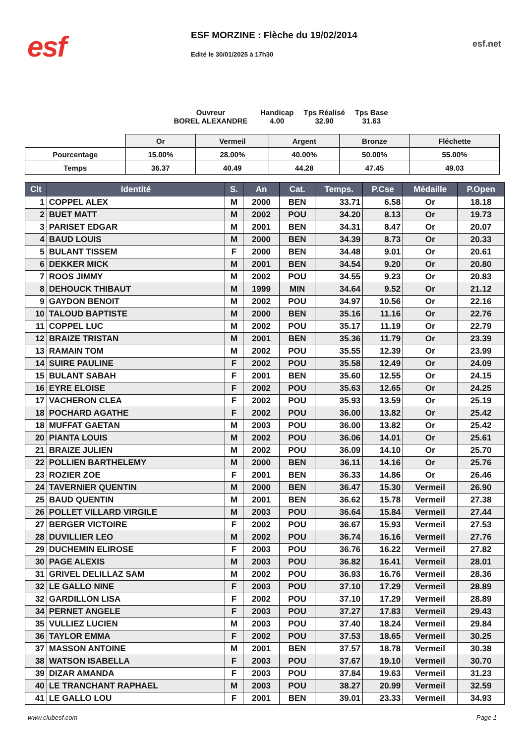esf
ESF MORZINE : Flèche du 19/02/2014
Edité le 30/01/2025 à 17h30
esf.net
Ouvreur
BOREL ALEXANDRE
Handicap
4.00
Tps Réalisé
32.90
Tps Base
31.63
| | Or | Vermeil | Argent | Bronze | Fléchette |
| Pourcentage | 15.00% | 28.00% | 40.00% | 50.00% | 55.00% |
| Temps | 36.37 | 40.49 | 44.28 | 47.45 | 49.03 |
| Clt | Identité | S. | An | Cat. | Temps. | P.Cse | Médaille | P.Open |
| --- | --- | --- | --- | --- | --- | --- | --- | --- |
| 1 | COPPEL ALEX | M | 2000 | BEN | 33.71 | 6.58 | Or | 18.18 |
| 2 | BUET MATT | M | 2002 | POU | 34.20 | 8.13 | Or | 19.73 |
| 3 | PARISET EDGAR | M | 2001 | BEN | 34.31 | 8.47 | Or | 20.07 |
| 4 | BAUD LOUIS | M | 2000 | BEN | 34.39 | 8.73 | Or | 20.33 |
| 5 | BULANT TISSEM | F | 2000 | BEN | 34.48 | 9.01 | Or | 20.61 |
| 6 | DEKKER MICK | M | 2001 | BEN | 34.54 | 9.20 | Or | 20.80 |
| 7 | ROOS JIMMY | M | 2002 | POU | 34.55 | 9.23 | Or | 20.83 |
| 8 | DEHOUCK THIBAUT | M | 1999 | MIN | 34.64 | 9.52 | Or | 21.12 |
| 9 | GAYDON BENOIT | M | 2002 | POU | 34.97 | 10.56 | Or | 22.16 |
| 10 | TALOUD BAPTISTE | M | 2000 | BEN | 35.16 | 11.16 | Or | 22.76 |
| 11 | COPPEL LUC | M | 2002 | POU | 35.17 | 11.19 | Or | 22.79 |
| 12 | BRAIZE TRISTAN | M | 2001 | BEN | 35.36 | 11.79 | Or | 23.39 |
| 13 | RAMAIN TOM | M | 2002 | POU | 35.55 | 12.39 | Or | 23.99 |
| 14 | SUIRE PAULINE | F | 2002 | POU | 35.58 | 12.49 | Or | 24.09 |
| 15 | BULANT SABAH | F | 2001 | BEN | 35.60 | 12.55 | Or | 24.15 |
| 16 | EYRE ELOISE | F | 2002 | POU | 35.63 | 12.65 | Or | 24.25 |
| 17 | VACHERON CLEA | F | 2002 | POU | 35.93 | 13.59 | Or | 25.19 |
| 18 | POCHARD AGATHE | F | 2002 | POU | 36.00 | 13.82 | Or | 25.42 |
| 18 | MUFFAT GAETAN | M | 2003 | POU | 36.00 | 13.82 | Or | 25.42 |
| 20 | PIANTA LOUIS | M | 2002 | POU | 36.06 | 14.01 | Or | 25.61 |
| 21 | BRAIZE JULIEN | M | 2002 | POU | 36.09 | 14.10 | Or | 25.70 |
| 22 | POLLIEN BARTHELEMY | M | 2000 | BEN | 36.11 | 14.16 | Or | 25.76 |
| 23 | ROZIER ZOE | F | 2001 | BEN | 36.33 | 14.86 | Or | 26.46 |
| 24 | TAVERNIER QUENTIN | M | 2000 | BEN | 36.47 | 15.30 | Vermeil | 26.90 |
| 25 | BAUD QUENTIN | M | 2001 | BEN | 36.62 | 15.78 | Vermeil | 27.38 |
| 26 | POLLET VILLARD VIRGILE | M | 2003 | POU | 36.64 | 15.84 | Vermeil | 27.44 |
| 27 | BERGER VICTOIRE | F | 2002 | POU | 36.67 | 15.93 | Vermeil | 27.53 |
| 28 | DUVILLIER LEO | M | 2002 | POU | 36.74 | 16.16 | Vermeil | 27.76 |
| 29 | DUCHEMIN ELIROSE | F | 2003 | POU | 36.76 | 16.22 | Vermeil | 27.82 |
| 30 | PAGE ALEXIS | M | 2003 | POU | 36.82 | 16.41 | Vermeil | 28.01 |
| 31 | GRIVEL DELILLAZ SAM | M | 2002 | POU | 36.93 | 16.76 | Vermeil | 28.36 |
| 32 | LE GALLO NINE | F | 2003 | POU | 37.10 | 17.29 | Vermeil | 28.89 |
| 32 | GARDILLON LISA | F | 2002 | POU | 37.10 | 17.29 | Vermeil | 28.89 |
| 34 | PERNET ANGELE | F | 2003 | POU | 37.27 | 17.83 | Vermeil | 29.43 |
| 35 | VULLIEZ LUCIEN | M | 2003 | POU | 37.40 | 18.24 | Vermeil | 29.84 |
| 36 | TAYLOR EMMA | F | 2002 | POU | 37.53 | 18.65 | Vermeil | 30.25 |
| 37 | MASSON ANTOINE | M | 2001 | BEN | 37.57 | 18.78 | Vermeil | 30.38 |
| 38 | WATSON ISABELLA | F | 2003 | POU | 37.67 | 19.10 | Vermeil | 30.70 |
| 39 | DIZAR AMANDA | F | 2003 | POU | 37.84 | 19.63 | Vermeil | 31.23 |
| 40 | LE TRANCHANT RAPHAEL | M | 2003 | POU | 38.27 | 20.99 | Vermeil | 32.59 |
| 41 | LE GALLO LOU | F | 2001 | BEN | 39.01 | 23.33 | Vermeil | 34.93 |
www.clubesf.com Page 1